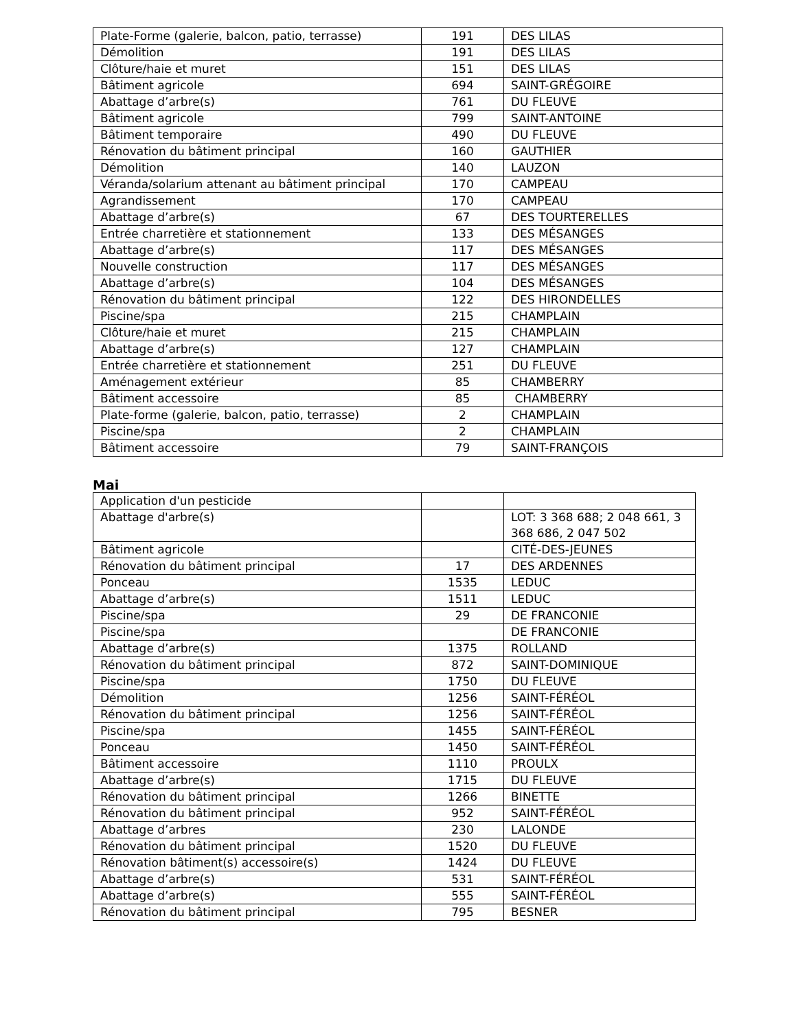| Plate-Forme (galerie, balcon, patio, terrasse) | 191 | DES LILAS |
| Démolition | 191 | DES LILAS |
| Clôture/haie et muret | 151 | DES LILAS |
| Bâtiment agricole | 694 | SAINT-GRÉGOIRE |
| Abattage d’arbre(s) | 761 | DU FLEUVE |
| Bâtiment agricole | 799 | SAINT-ANTOINE |
| Bâtiment temporaire | 490 | DU FLEUVE |
| Rénovation du bâtiment principal | 160 | GAUTHIER |
| Démolition | 140 | LAUZON |
| Véranda/solarium attenant au bâtiment principal | 170 | CAMPEAU |
| Agrandissement | 170 | CAMPEAU |
| Abattage d’arbre(s) | 67 | DES TOURTERELLES |
| Entrée charretière et stationnement | 133 | DES MÉSANGES |
| Abattage d’arbre(s) | 117 | DES MÉSANGES |
| Nouvelle construction | 117 | DES MÉSANGES |
| Abattage d’arbre(s) | 104 | DES MÉSANGES |
| Rénovation du bâtiment principal | 122 | DES HIRONDELLES |
| Piscine/spa | 215 | CHAMPLAIN |
| Clôture/haie et muret | 215 | CHAMPLAIN |
| Abattage d’arbre(s) | 127 | CHAMPLAIN |
| Entrée charretière et stationnement | 251 | DU FLEUVE |
| Aménagement extérieur | 85 | CHAMBERRY |
| Bâtiment accessoire | 85 | CHAMBERRY |
| Plate-forme (galerie, balcon, patio, terrasse) | 2 | CHAMPLAIN |
| Piscine/spa | 2 | CHAMPLAIN |
| Bâtiment accessoire | 79 | SAINT-FRANÇOIS |
Mai
| Application d'un pesticide | | |
| Abattage d'arbre(s) | | LOT: 3 368 688; 2 048 661, 3 368 686, 2 047 502 |
| Bâtiment agricole | | CITÉ-DES-JEUNES |
| Rénovation du bâtiment principal | 17 | DES ARDENNES |
| Ponceau | 1535 | LEDUC |
| Abattage d’arbre(s) | 1511 | LEDUC |
| Piscine/spa | 29 | DE FRANCONIE |
| Piscine/spa | | DE FRANCONIE |
| Abattage d’arbre(s) | 1375 | ROLLAND |
| Rénovation du bâtiment principal | 872 | SAINT-DOMINIQUE |
| Piscine/spa | 1750 | DU FLEUVE |
| Démolition | 1256 | SAINT-FÉRÉOL |
| Rénovation du bâtiment principal | 1256 | SAINT-FÉRÉOL |
| Piscine/spa | 1455 | SAINT-FÉRÉOL |
| Ponceau | 1450 | SAINT-FÉRÉOL |
| Bâtiment accessoire | 1110 | PROULX |
| Abattage d’arbre(s) | 1715 | DU FLEUVE |
| Rénovation du bâtiment principal | 1266 | BINETTE |
| Rénovation du bâtiment principal | 952 | SAINT-FÉRÉOL |
| Abattage d’arbres | 230 | LALONDE |
| Rénovation du bâtiment principal | 1520 | DU FLEUVE |
| Rénovation bâtiment(s) accessoire(s) | 1424 | DU FLEUVE |
| Abattage d’arbre(s) | 531 | SAINT-FÉRÉOL |
| Abattage d’arbre(s) | 555 | SAINT-FÉRÉOL |
| Rénovation du bâtiment principal | 795 | BESNER |